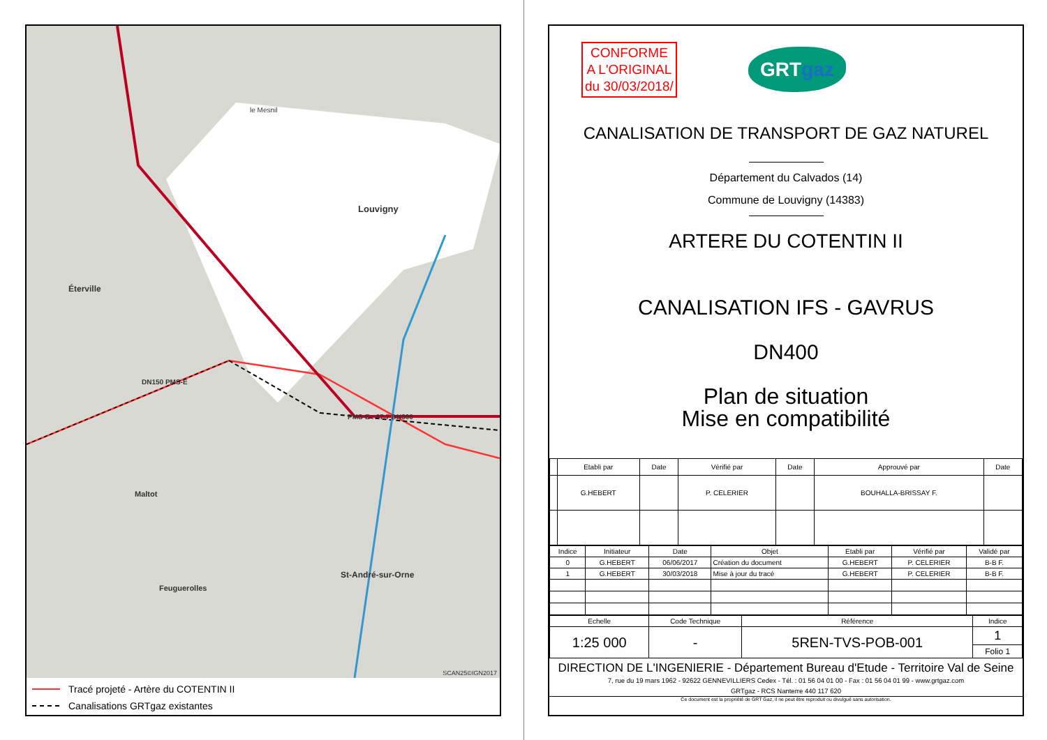Éterville
Louvigny
le Mesnil
Maltot
Feuguerolles
St-André-sur-Orne
PMS-E : 67,7 DN300
DN150 PMS-E
SCAN25©IGN2017
Tracé projeté - Artère du COTENTIN II
Canalisations GRTgaz existantes
CONFORME
A L'ORIGINAL
du 30/03/2018/
GRTgaz
CANALISATION DE TRANSPORT DE GAZ NATUREL
Département du Calvados (14)
Commune de Louvigny (14383)
ARTERE DU COTENTIN II
CANALISATION IFS - GAVRUS
DN400
Plan de situation
Mise en compatibilité
| | Etabli par | Date | Vérifié par | Date | Approuvé par | Date |
| --- | --- | --- | --- | --- | --- | --- |
| | G.HEBERT | | P. CELERIER | | BOUHALLA-BRISSAY F. | |
| Indice | Initiateur | Date | Objet | Etabli par | Vérifié par | Validé par |
| --- | --- | --- | --- | --- | --- | --- |
| 0 | G.HEBERT | 06/06/2017 | Création du document | G.HEBERT | P. CELERIER | B-B F. |
| 1 | G.HEBERT | 30/03/2018 | Mise à jour du tracé | G.HEBERT | P. CELERIER | B-B F. |
| Echelle | Code Technique | Référence | Indice |
| --- | --- | --- | --- |
| 1:25 000 | - | 5REN-TVS-POB-001 | 1 |
| | | | Folio 1 |
DIRECTION DE L'INGENIERIE - Département Bureau d'Etude - Territoire Val de Seine
7, rue du 19 mars 1962 - 92622 GENNEVILLIERS Cedex - Tél. : 01 56 04 01 00 - Fax : 01 56 04 01 99 - www.grtgaz.com
GRTgaz - RCS Nanterre 440 117 620
Ce document est la propriété de GRT Gaz, il ne peut être reproduit ou divulgué sans autorisation.